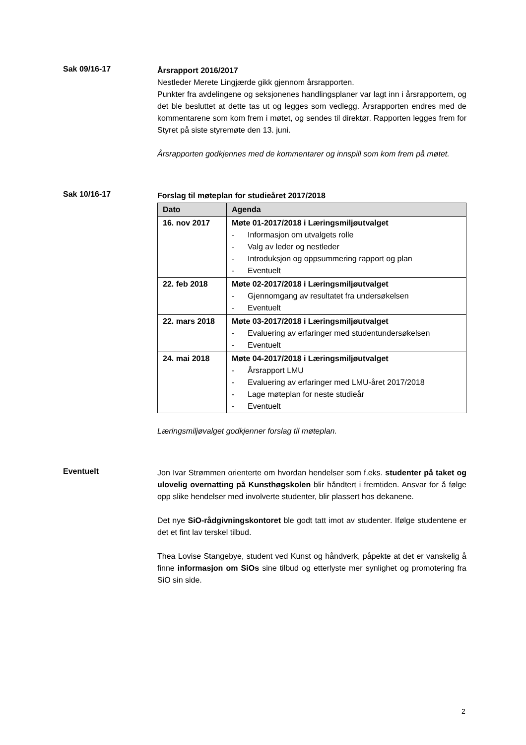Sak 09/16-17
Årsrapport 2016/2017
Nestleder Merete Lingjærde gikk gjennom årsrapporten.
Punkter fra avdelingene og seksjonenes handlingsplaner var lagt inn i årsrapportem, og det ble besluttet at dette tas ut og legges som vedlegg. Årsrapporten endres med de kommentarene som kom frem i møtet, og sendes til direktør. Rapporten legges frem for Styret på siste styremøte den 13. juni.
Årsrapporten godkjennes med de kommentarer og innspill som kom frem på møtet.
Sak 10/16-17
Forslag til møteplan for studieåret 2017/2018
| Dato | Agenda |
| --- | --- |
| 16. nov 2017 | Møte 01-2017/2018 i Læringsmiljøutvalget - Informasjon om utvalgets rolle - Valg av leder og nestleder - Introduksjon og oppsummering rapport og plan - Eventuelt |
| 22. feb 2018 | Møte 02-2017/2018 i Læringsmiljøutvalget - Gjennomgang av resultatet fra undersøkelsen - Eventuelt |
| 22. mars 2018 | Møte 03-2017/2018 i Læringsmiljøutvalget - Evaluering av erfaringer med studentundersøkelsen - Eventuelt |
| 24. mai 2018 | Møte 04-2017/2018 i Læringsmiljøutvalget - Årsrapport LMU - Evaluering av erfaringer med LMU-året 2017/2018 - Lage møteplan for neste studieår - Eventuelt |
Læringsmiljøvalget godkjenner forslag til møteplan.
Eventuelt
Jon Ivar Strømmen orienterte om hvordan hendelser som f.eks. studenter på taket og ulovelig overnatting på Kunsthøgskolen blir håndtert i fremtiden. Ansvar for å følge opp slike hendelser med involverte studenter, blir plassert hos dekanene.
Det nye SiO-rådgivningskontoret ble godt tatt imot av studenter. Ifølge studentene er det et fint lav terskel tilbud.
Thea Lovise Stangebye, student ved Kunst og håndverk, påpekte at det er vanskelig å finne informasjon om SiOs sine tilbud og etterlyste mer synlighet og promotering fra SiO sin side.
2